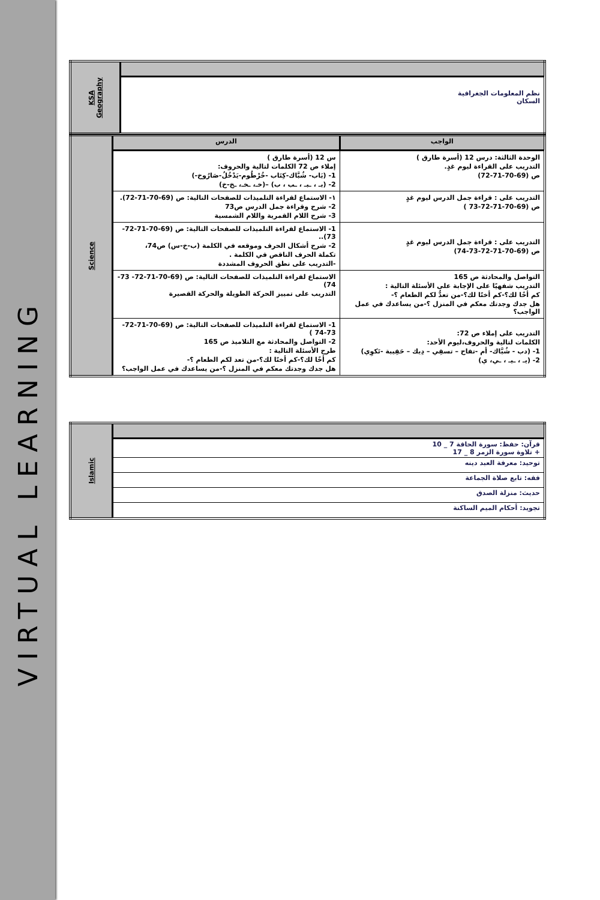VIRTUAL LEARNING
| KSA Geography | |
| | نظم المعلومات الجغرافية السكان |
| Science | الدرس | الواجب |
| | س 12 (أسرة طارق ) إملاء ص 72 الكلمات لتالية والحروف: 1- (بَاب- شُبَّاك-كِتَاب -خُرْطُوم-يَدْخُلُ-صَارُوخ-) 2- (بـ ، ـبـ ، ـب ، ب) –(خـ، ـخـ، ـخ-خ) | الوحدة الثالثة: درس 12 (أسرة طارق ) التدريب على القراءة ليوم غدٍ. ص (69-70-71-72) |
| | ١- الاستماع لقراءة التلميذات للصفحات التالية: ص (69-70-71-72). 2- شرح وقراءة جمل الدرس ص73 3- شرح اللام القمرية واللام الشمسية | التدريب على : قراءة جمل الدرس ليوم غدٍ ص (69-70-71-72-73 ) |
| | 1- الاستماع لقراءة التلميذات للصفحات التالية: ص (69-70-71-72-73).. 2- شرح أشكال الحرف وموقعه في الكلمة (ب-خ-س) ص74، تكملة الحرف الناقص في الكلمة . -التدريب على نطق الحروف المشددة | التدريب على : قراءة جمل الدرس ليوم غدٍ ص (69-70-71-72-73-74) |
| | الاستماع لقراءة التلميذات للصفحات التالية: ص (69-70-71-72- 73-74) التدريب على تمييز الحركة الطويلة والحركة القصيرة | التواصل والمحادثة ص 165 التدريب شفهيًا على الإجابة على الأسئلة التالية : كم أخًا لك؟-كم أختًا لك؟-من تعدُّ لكم الطعام ؟- هل جدك وجدتك معكم في المنزل ؟-من يساعدك في عمل الواجب؟ |
| | 1- الاستماع لقراءة التلميذات للصفحات التالية: ص (69-70-71-72-73-74 ) 2- التواصل والمحادثة مع التلاميذ ص 165 طرح الأسئلة التالية : كم أخًا لك؟-كم أختًا لك؟-من تعد لكم الطعام ؟- هل جدك وجدتك معكم في المنزل ؟-من يساعدك في عمل الواجب؟ | التدريب على إملاء ص 72: الكلمات لتالية والحروف،ليوم الأحد: 1- (دب - شُبَّاك- أم -تفاح – تسقِي – دِيك – حَقِيبة -تَكوِي) 2- (يـ ، ـيـ ، ـي، ي) |
| Islamic | |
| | قرآن: حفظ: سورة الحاقة 7 _ 10 + تلاوة سورة الزمر 8 _ 17 |
| | توحيد: معرفة العبد دينه |
| | فقه: تابع صلاة الجماعة |
| | حديث: منزلة الصدق |
| | تجويد: أحكام الميم الساكنة |